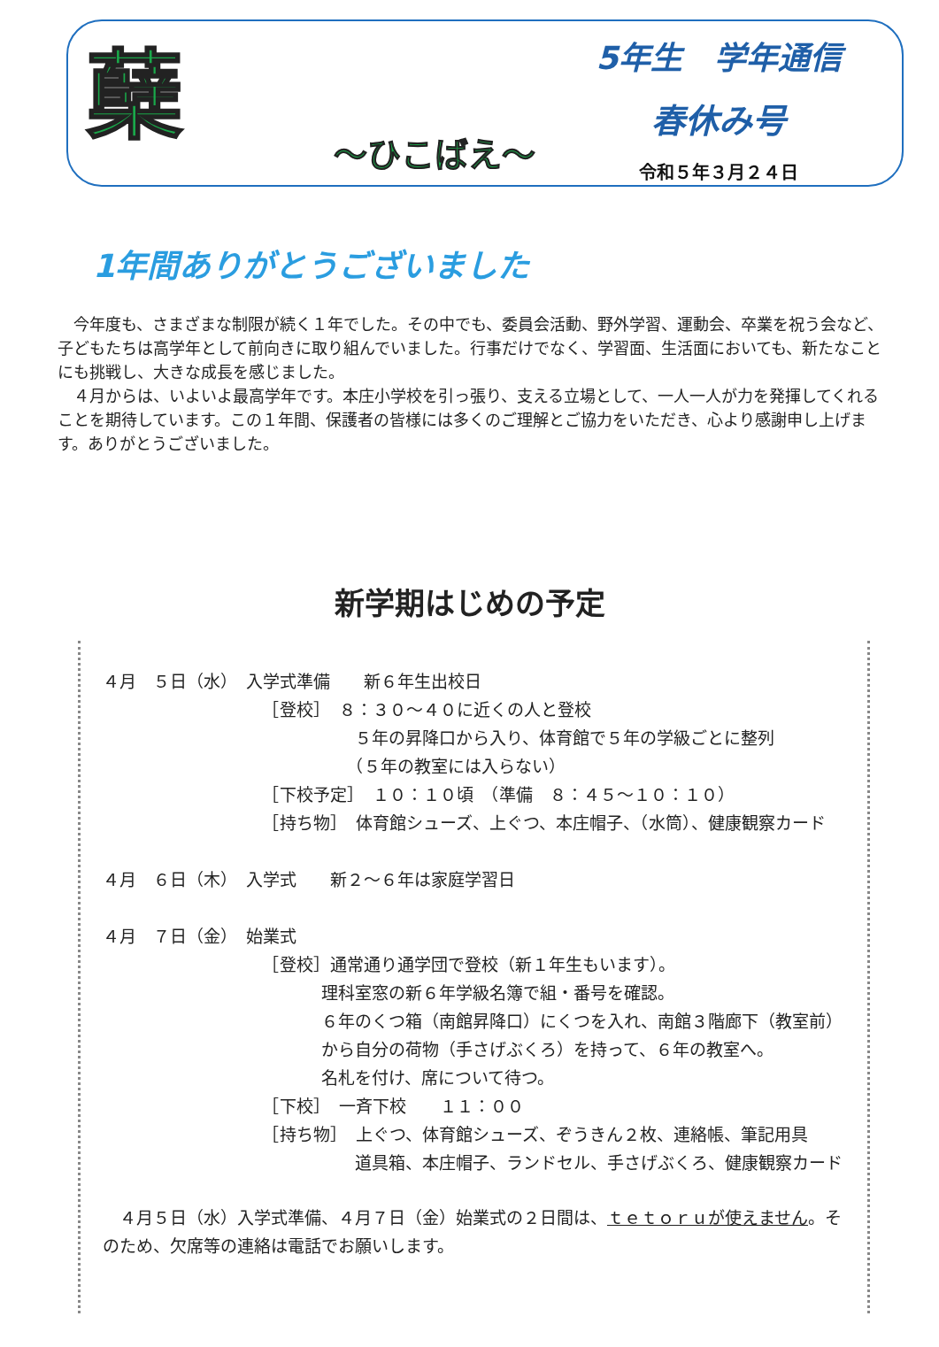蘖
～ひこばえ～
5年生　学年通信
春休み号
令和５年３月２４日
1年間ありがとうございました
　今年度も、さまざまな制限が続く１年でした。その中でも、委員会活動、野外学習、運動会、卒業を祝う会など、子どもたちは高学年として前向きに取り組んでいました。行事だけでなく、学習面、生活面においても、新たなことにも挑戦し、大きな成長を感じました。
　４月からは、いよいよ最高学年です。本庄小学校を引っ張り、支える立場として、一人一人が力を発揮してくれることを期待しています。この１年間、保護者の皆様には多くのご理解とご協力をいただき、心より感謝申し上げます。ありがとうございました。
新学期はじめの予定
４月　５日（水）　入学式準備　　新６年生出校日 　　　　　　　　　　［登校］　８：３０～４０に近くの人と登校 　　　　　　　　　　　　　　　５年の昇降口から入り、体育館で５年の学級ごとに整列 　　　　　　　　　　　　　　　（５年の教室には入らない） 　　　　　　　　　　［下校予定］　１０：１０頃　（準備　８：４５～１０：１０） 　　　　　　　　　　［持ち物］　体育館シューズ、上ぐつ、本庄帽子、（水筒）、健康観察カード ４月　６日（木）　入学式　　新２～６年は家庭学習日 ４月　７日（金）　始業式 　　　　　　　　　　［登校］通常通り通学団で登校（新１年生もいます）。 　　　　　　　　　　　　　理科室窓の新６年学級名簿で組・番号を確認。 　　　　　　　　　　　　　６年のくつ箱（南館昇降口）にくつを入れ、南館３階廊下（教室前） 　　　　　　　　　　　　　から自分の荷物（手さげぶくろ）を持って、６年の教室へ。 　　　　　　　　　　　　　名札を付け、席について待つ。 　　　　　　　　　　［下校］　一斉下校　　１１：００ 　　　　　　　　　　［持ち物］　上ぐつ、体育館シューズ、ぞうきん２枚、連絡帳、筆記用具 　　　　　　　　　　　　　　　道具箱、本庄帽子、ランドセル、手さげぶくろ、健康観察カード
　４月５日（水）入学式準備、４月７日（金）始業式の２日間は、ｔｅｔｏｒｕが使えません。そのため、欠席等の連絡は電話でお願いします。